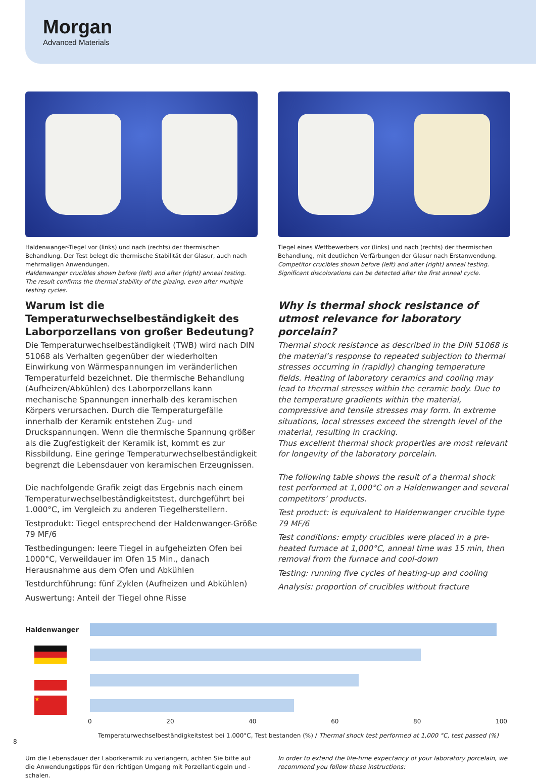Morgan
Advanced Materials
Haldenwanger-Tiegel vor (links) und nach (rechts) der thermischen Behandlung. Der Test belegt die thermische Stabilität der Glasur, auch nach mehrmaligen Anwendungen.
Haldenwanger crucibles shown before (left) and after (right) anneal testing. The result confirms the thermal stability of the glazing, even after multiple testing cycles.
Warum ist die Temperaturwechselbeständigkeit des Laborporzellans von großer Bedeutung?
Die Temperaturwechselbeständigkeit (TWB) wird nach DIN 51068 als Verhalten gegenüber der wiederholten Einwirkung von Wärmespannungen im veränderlichen Temperaturfeld bezeichnet. Die thermische Behandlung (Aufheizen/Abkühlen) des Laborporzellans kann mechanische Spannungen innerhalb des keramischen Körpers verursachen. Durch die Temperaturgefälle innerhalb der Keramik entstehen Zug- und Druckspannungen. Wenn die thermische Spannung größer als die Zugfestigkeit der Keramik ist, kommt es zur Rissbildung. Eine geringe Temperaturwechselbeständigkeit begrenzt die Lebensdauer von keramischen Erzeugnissen.
Die nachfolgende Grafik zeigt das Ergebnis nach einem Temperaturwechselbeständigkeitstest, durchgeführt bei 1.000°C, im Vergleich zu anderen Tiegelherstellern.
Testprodukt: Tiegel entsprechend der Haldenwanger-Größe 79 MF/6
Testbedingungen: leere Tiegel in aufgeheizten Ofen bei 1000°C, Verweildauer im Ofen 15 Min., danach Herausnahme aus dem Ofen und Abkühlen
Testdurchführung: fünf Zyklen (Aufheizen und Abkühlen)
Auswertung: Anteil der Tiegel ohne Risse
Tiegel eines Wettbewerbers vor (links) und nach (rechts) der thermischen Behandlung, mit deutlichen Verfärbungen der Glasur nach Erstanwendung.
Competitor crucibles shown before (left) and after (right) anneal testing. Significant discolorations can be detected after the first anneal cycle.
Why is thermal shock resistance of utmost relevance for laboratory porcelain?
Thermal shock resistance as described in the DIN 51068 is the material’s response to repeated subjection to thermal stresses occurring in (rapidly) changing temperature fields. Heating of laboratory ceramics and cooling may lead to thermal stresses within the ceramic body. Due to the temperature gradients within the material, compressive and tensile stresses may form. In extreme situations, local stresses exceed the strength level of the material, resulting in cracking.
Thus excellent thermal shock properties are most relevant for longevity of the laboratory porcelain.
The following table shows the result of a thermal shock test performed at 1,000°C on a Haldenwanger and several competitors’ products.
Test product: is equivalent to Haldenwanger crucible type 79 MF/6
Test conditions: empty crucibles were placed in a pre-heated furnace at 1,000°C, anneal time was 15 min, then removal from the furnace and cool-down
Testing: running five cycles of heating-up and cooling
Analysis: proportion of crucibles without fracture
Haldenwanger
★
0 20 40 60 80 100
Temperaturwechselbeständigkeitstest bei 1.000°C, Test bestanden (%) / Thermal shock test performed at 1,000 °C, test passed (%)
Um die Lebensdauer der Laborkeramik zu verlängern, achten Sie bitte auf die Anwendungstipps für den richtigen Umgang mit Porzellantiegeln und -schalen.
In order to extend the life-time expectancy of your laboratory porcelain, we recommend you follow these instructions:
8